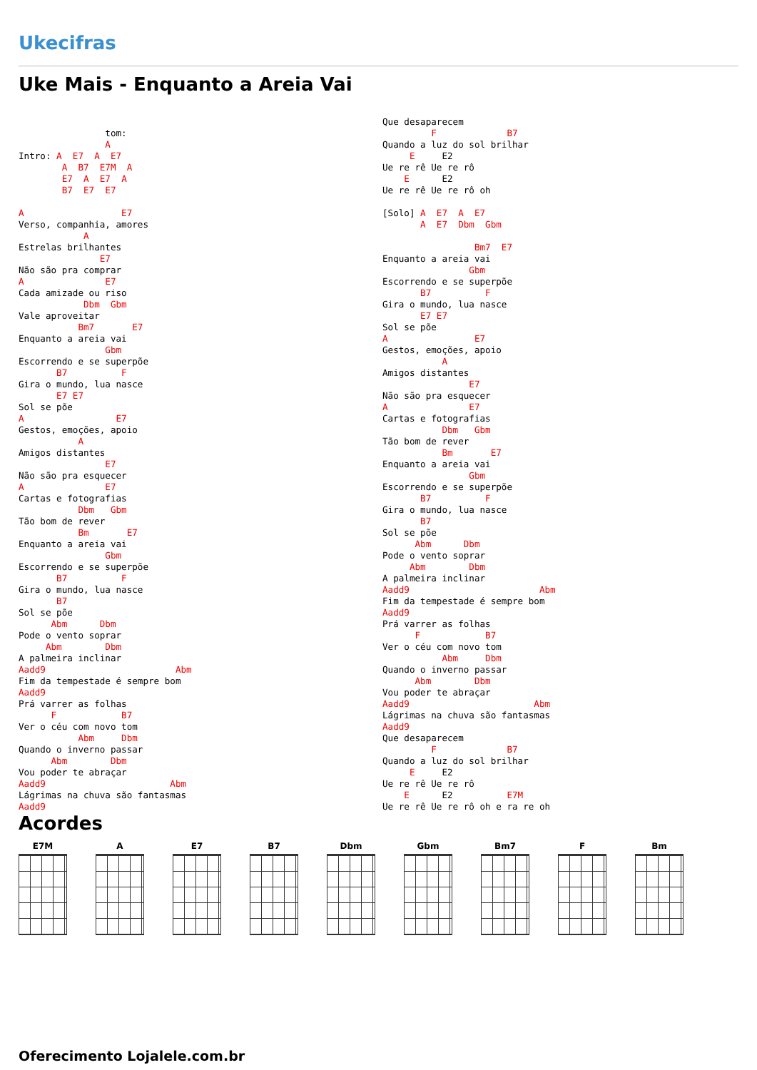Ukecifras
Uke Mais - Enquanto a Areia Vai
                tom:
                A
Intro: A  E7  A  E7
        A  B7  E7M  A
        E7  A  E7  A
        B7  E7  E7

A                  E7
Verso, companhia, amores
            A
Estrelas brilhantes
               E7
Não são pra comprar
A               E7
Cada amizade ou riso
            Dbm  Gbm
Vale aproveitar
           Bm7       E7
Enquanto a areia vai
                Gbm
Escorrendo e se superpõe
       B7          F
Gira o mundo, lua nasce
       E7 E7
Sol se põe
A                 E7
Gestos, emoções, apoio
           A
Amigos distantes
                E7
Não são pra esquecer
A               E7
Cartas e fotografias
           Dbm   Gbm
Tão bom de rever
           Bm       E7
Enquanto a areia vai
                Gbm
Escorrendo e se superpõe
       B7          F
Gira o mundo, lua nasce
       B7
Sol se põe
      Abm      Dbm
Pode o vento soprar
     Abm        Dbm
A palmeira inclinar
Aadd9                        Abm
Fim da tempestade é sempre bom
Aadd9
Prá varrer as folhas
      F            B7
Ver o céu com novo tom
           Abm     Dbm
Quando o inverno passar
      Abm        Dbm
Vou poder te abraçar
Aadd9                       Abm
Lágrimas na chuva são fantasmas
Aadd9
Que desaparecem
         F             B7
Quando a luz do sol brilhar
     E     E2
Ue re rê Ue re rô
    E      E2
Ue re rê Ue re rô oh

[Solo] A  E7  A  E7
       A  E7  Dbm  Gbm

                 Bm7  E7
Enquanto a areia vai
                Gbm
Escorrendo e se superpõe
       B7          F
Gira o mundo, lua nasce
       E7 E7
Sol se põe
A                E7
Gestos, emoções, apoio
           A
Amigos distantes
                E7
Não são pra esquecer
A               E7
Cartas e fotografias
           Dbm   Gbm
Tão bom de rever
           Bm       E7
Enquanto a areia vai
                Gbm
Escorrendo e se superpõe
       B7          F
Gira o mundo, lua nasce
       B7
Sol se põe
      Abm      Dbm
Pode o vento soprar
     Abm        Dbm
A palmeira inclinar
Aadd9                        Abm
Fim da tempestade é sempre bom
Aadd9
Prá varrer as folhas
      F            B7
Ver o céu com novo tom
           Abm     Dbm
Quando o inverno passar
      Abm        Dbm
Vou poder te abraçar
Aadd9                       Abm
Lágrimas na chuva são fantasmas
Aadd9
Que desaparecem
         F             B7
Quando a luz do sol brilhar
     E     E2
Ue re rê Ue re rô
    E      E2          E7M
Ue re rê Ue re rô oh e ra re oh
Acordes
E7M A E7 B7 Dbm Gbm Bm7 F Bm
Oferecimento Lojalele.com.br